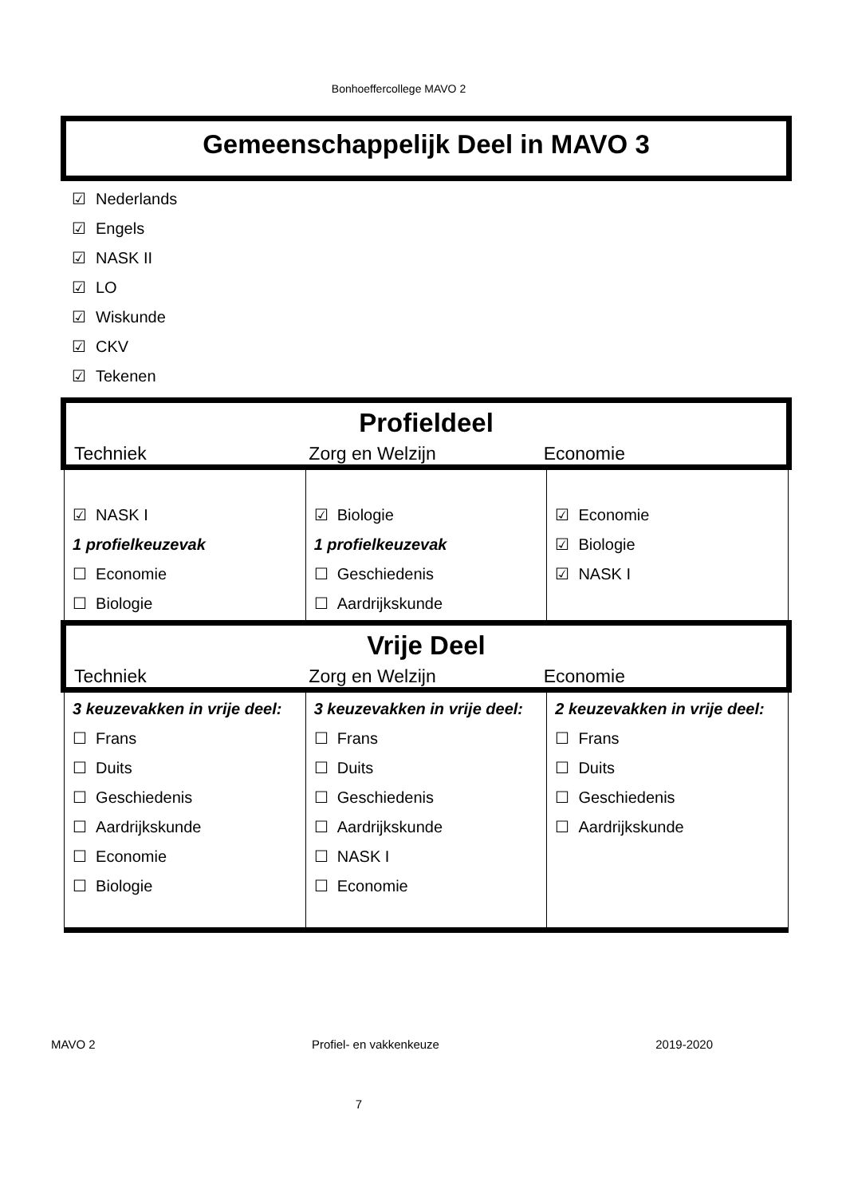Bonhoeffercollege MAVO 2
Gemeenschappelijk Deel in MAVO 3
☑ Nederlands
☑ Engels
☑ NASK II
☑ LO
☑ Wiskunde
☑ CKV
☑ Tekenen
Profieldeel
Techniek Zorg en Welzijn Economie
| ☑ NASK I 1 profielkeuzevak ☐ Economie ☐ Biologie | ☑ Biologie 1 profielkeuzevak ☐ Geschiedenis ☐ Aardrijkskunde | ☑ Economie ☑ Biologie ☑ NASK I |
Vrije Deel
Techniek Zorg en Welzijn Economie
| 3 keuzevakken in vrije deel: ☐ Frans ☐ Duits ☐ Geschiedenis ☐ Aardrijkskunde ☐ Economie ☐ Biologie | 3 keuzevakken in vrije deel: ☐ Frans ☐ Duits ☐ Geschiedenis ☐ Aardrijkskunde ☐ NASK I ☐ Economie | 2 keuzevakken in vrije deel: ☐ Frans ☐ Duits ☐ Geschiedenis ☐ Aardrijkskunde |
MAVO 2 Profiel- en vakkenkeuze 2019-2020
7